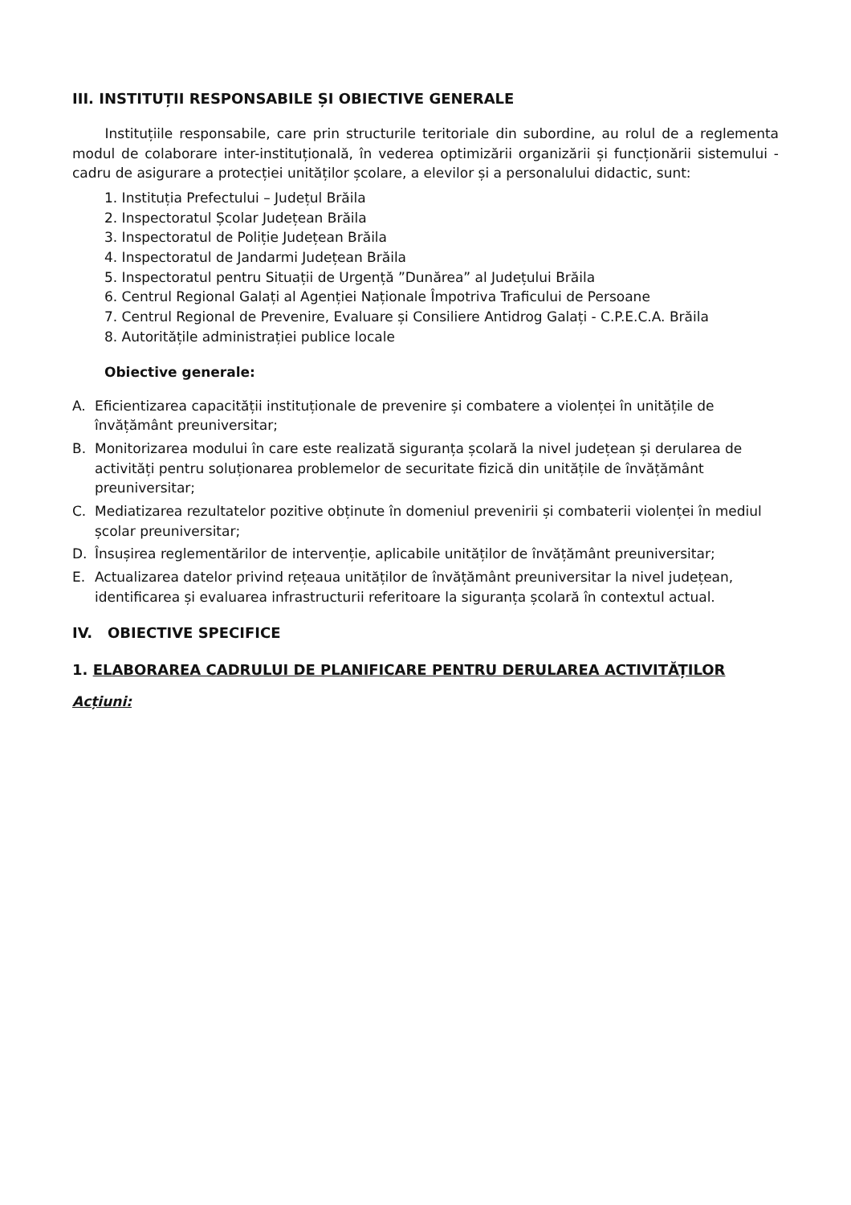III. INSTITUȚII RESPONSABILE ȘI OBIECTIVE GENERALE
Instituțiile responsabile, care prin structurile teritoriale din subordine, au rolul de a reglementa modul de colaborare inter-instituțională, în vederea optimizării organizării și funcționării sistemului - cadru de asigurare a protecției unităților școlare, a elevilor și a personalului didactic, sunt:
1. Instituția Prefectului – Județul Brăila
2. Inspectoratul Școlar Județean Brăila
3. Inspectoratul de Poliție Județean Brăila
4. Inspectoratul de Jandarmi Județean Brăila
5. Inspectoratul pentru Situații de Urgență ”Dunărea” al Județului Brăila
6. Centrul Regional Galați al Agenției Naționale Împotriva Traficului de Persoane
7. Centrul Regional de Prevenire, Evaluare și Consiliere Antidrog Galați - C.P.E.C.A. Brăila
8. Autoritățile administrației publice locale
Obiective generale:
A. Eficientizarea capacității instituționale de prevenire și combatere a violenței în unitățile de învățământ preuniversitar;
B. Monitorizarea modului în care este realizată siguranța școlară la nivel județean și derularea de activități pentru soluționarea problemelor de securitate fizică din unitățile de învățământ preuniversitar;
C. Mediatizarea rezultatelor pozitive obținute în domeniul prevenirii și combaterii violenței în mediul școlar preuniversitar;
D. Însușirea reglementărilor de intervenție, aplicabile unităților de învățământ preuniversitar;
E. Actualizarea datelor privind rețeaua unităților de învățământ preuniversitar la nivel județean, identificarea și evaluarea infrastructurii referitoare la siguranța școlară în contextul actual.
IV. OBIECTIVE SPECIFICE
1. ELABORAREA CADRULUI DE PLANIFICARE PENTRU DERULAREA ACTIVITĂȚILOR
Acțiuni: